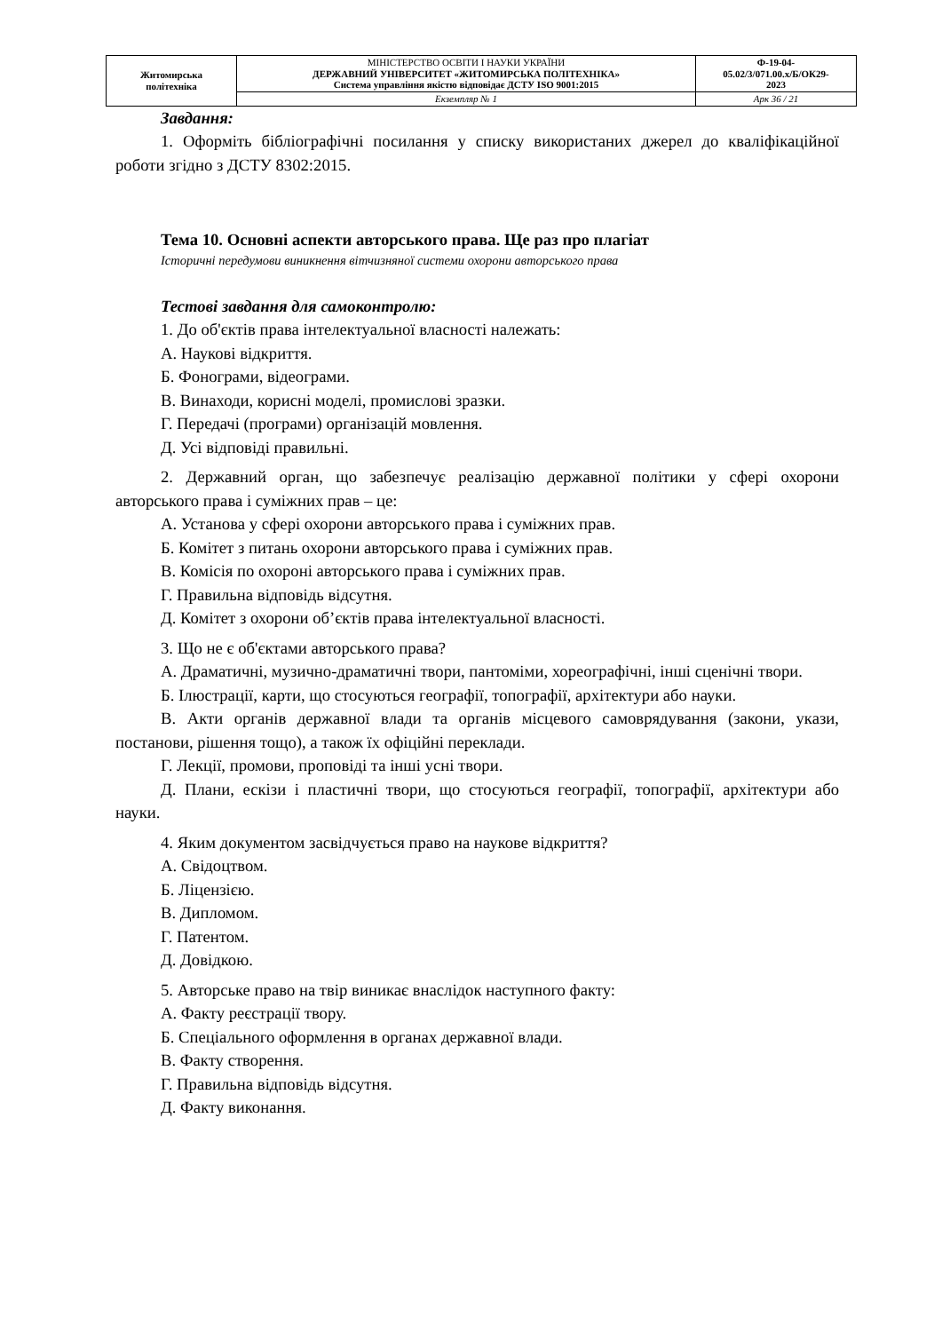| Житомирська політехніка | МІНІСТЕРСТВО ОСВІТИ І НАУКИ УКРАЇНИ ДЕРЖАВНИЙ УНІВЕРСИТЕТ «ЖИТОМИРСЬКА ПОЛІТЕХНІКА» Система управління якістю відповідає ДСТУ ISO 9001:2015 | Ф-19-04- 05.02/3/071.00.х/Б/ОК29- 2023 |
| | Екземпляр № 1 | Арк 36 / 21 |
Завдання:
1. Оформіть бібліографічні посилання у списку використаних джерел до кваліфікаційної роботи згідно з ДСТУ 8302:2015.
Тема 10. Основні аспекти авторського права. Ще раз про плагіат
Історичні передумови виникнення вітчизняної системи охорони авторського права
Тестові завдання для самоконтролю:
1. До об'єктів права інтелектуальної власності належать:
А. Наукові відкриття.
Б. Фонограми, відеограми.
В. Винаходи, корисні моделі, промислові зразки.
Г. Передачі (програми) організацій мовлення.
Д. Усі відповіді правильні.
2. Державний орган, що забезпечує реалізацію державної політики у сфері охорони авторського права і суміжних прав – це:
А. Установа у сфері охорони авторського права і суміжних прав.
Б. Комітет з питань охорони авторського права і суміжних прав.
В. Комісія по охороні авторського права і суміжних прав.
Г. Правильна відповідь відсутня.
Д. Комітет з охорони об’єктів права інтелектуальної власності.
3. Що не є об'єктами авторського права?
А. Драматичні, музично-драматичні твори, пантоміми, хореографічні, інші сценічні твори.
Б. Ілюстрації, карти, що стосуються географії, топографії, архітектури або науки.
В. Акти органів державної влади та органів місцевого самоврядування (закони, укази, постанови, рішення тощо), а також їх офіційні переклади.
Г. Лекції, промови, проповіді та інші усні твори.
Д. Плани, ескізи і пластичні твори, що стосуються географії, топографії, архітектури або науки.
4. Яким документом засвідчується право на наукове відкриття?
А. Свідоцтвом.
Б. Ліцензією.
В. Дипломом.
Г. Патентом.
Д. Довідкою.
5. Авторське право на твір виникає внаслідок наступного факту:
А. Факту реєстрації твору.
Б. Спеціального оформлення в органах державної влади.
В. Факту створення.
Г. Правильна відповідь відсутня.
Д. Факту виконання.